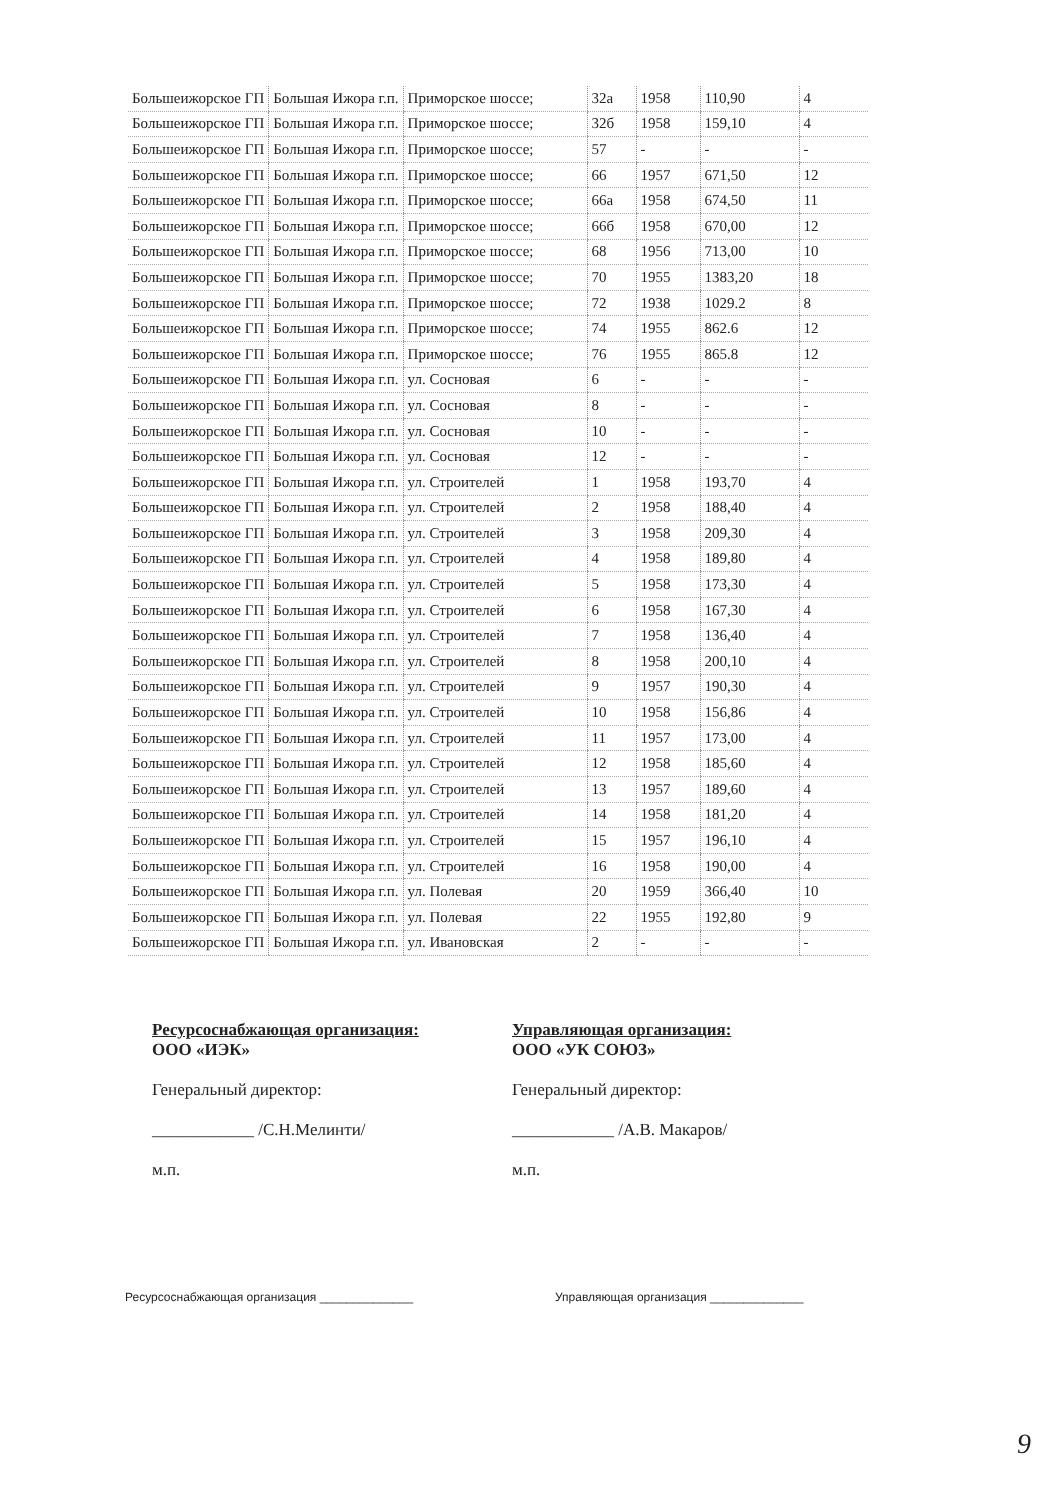| Большеижорское ГП | Большая Ижора г.п. | Приморское шоссе; | 32а | 1958 | 110,90 | 4 |
| Большеижорское ГП | Большая Ижора г.п. | Приморское шоссе; | 32б | 1958 | 159,10 | 4 |
| Большеижорское ГП | Большая Ижора г.п. | Приморское шоссе; | 57 | - | - | - |
| Большеижорское ГП | Большая Ижора г.п. | Приморское шоссе; | 66 | 1957 | 671,50 | 12 |
| Большеижорское ГП | Большая Ижора г.п. | Приморское шоссе; | 66а | 1958 | 674,50 | 11 |
| Большеижорское ГП | Большая Ижора г.п. | Приморское шоссе; | 66б | 1958 | 670,00 | 12 |
| Большеижорское ГП | Большая Ижора г.п. | Приморское шоссе; | 68 | 1956 | 713,00 | 10 |
| Большеижорское ГП | Большая Ижора г.п. | Приморское шоссе; | 70 | 1955 | 1383,20 | 18 |
| Большеижорское ГП | Большая Ижора г.п. | Приморское шоссе; | 72 | 1938 | 1029.2 | 8 |
| Большеижорское ГП | Большая Ижора г.п. | Приморское шоссе; | 74 | 1955 | 862.6 | 12 |
| Большеижорское ГП | Большая Ижора г.п. | Приморское шоссе; | 76 | 1955 | 865.8 | 12 |
| Большеижорское ГП | Большая Ижора г.п. | ул. Сосновая | 6 | - | - | - |
| Большеижорское ГП | Большая Ижора г.п. | ул. Сосновая | 8 | - | - | - |
| Большеижорское ГП | Большая Ижора г.п. | ул. Сосновая | 10 | - | - | - |
| Большеижорское ГП | Большая Ижора г.п. | ул. Сосновая | 12 | - | - | - |
| Большеижорское ГП | Большая Ижора г.п. | ул. Строителей | 1 | 1958 | 193,70 | 4 |
| Большеижорское ГП | Большая Ижора г.п. | ул. Строителей | 2 | 1958 | 188,40 | 4 |
| Большеижорское ГП | Большая Ижора г.п. | ул. Строителей | 3 | 1958 | 209,30 | 4 |
| Большеижорское ГП | Большая Ижора г.п. | ул. Строителей | 4 | 1958 | 189,80 | 4 |
| Большеижорское ГП | Большая Ижора г.п. | ул. Строителей | 5 | 1958 | 173,30 | 4 |
| Большеижорское ГП | Большая Ижора г.п. | ул. Строителей | 6 | 1958 | 167,30 | 4 |
| Большеижорское ГП | Большая Ижора г.п. | ул. Строителей | 7 | 1958 | 136,40 | 4 |
| Большеижорское ГП | Большая Ижора г.п. | ул. Строителей | 8 | 1958 | 200,10 | 4 |
| Большеижорское ГП | Большая Ижора г.п. | ул. Строителей | 9 | 1957 | 190,30 | 4 |
| Большеижорское ГП | Большая Ижора г.п. | ул. Строителей | 10 | 1958 | 156,86 | 4 |
| Большеижорское ГП | Большая Ижора г.п. | ул. Строителей | 11 | 1957 | 173,00 | 4 |
| Большеижорское ГП | Большая Ижора г.п. | ул. Строителей | 12 | 1958 | 185,60 | 4 |
| Большеижорское ГП | Большая Ижора г.п. | ул. Строителей | 13 | 1957 | 189,60 | 4 |
| Большеижорское ГП | Большая Ижора г.п. | ул. Строителей | 14 | 1958 | 181,20 | 4 |
| Большеижорское ГП | Большая Ижора г.п. | ул. Строителей | 15 | 1957 | 196,10 | 4 |
| Большеижорское ГП | Большая Ижора г.п. | ул. Строителей | 16 | 1958 | 190,00 | 4 |
| Большеижорское ГП | Большая Ижора г.п. | ул. Полевая | 20 | 1959 | 366,40 | 10 |
| Большеижорское ГП | Большая Ижора г.п. | ул. Полевая | 22 | 1955 | 192,80 | 9 |
| Большеижорское ГП | Большая Ижора г.п. | ул. Ивановская | 2 | - | - | - |
Ресурсоснабжающая организация:
ООО «ИЭК»
Генеральный директор:
____________ /С.Н.Мелинти/
м.п.
Управляющая организация:
ООО «УК СОЮЗ»
Генеральный директор:
____________ /А.В. Макаров/
м.п.
Ресурсоснабжающая организация ______________ Управляющая организация ______________
9